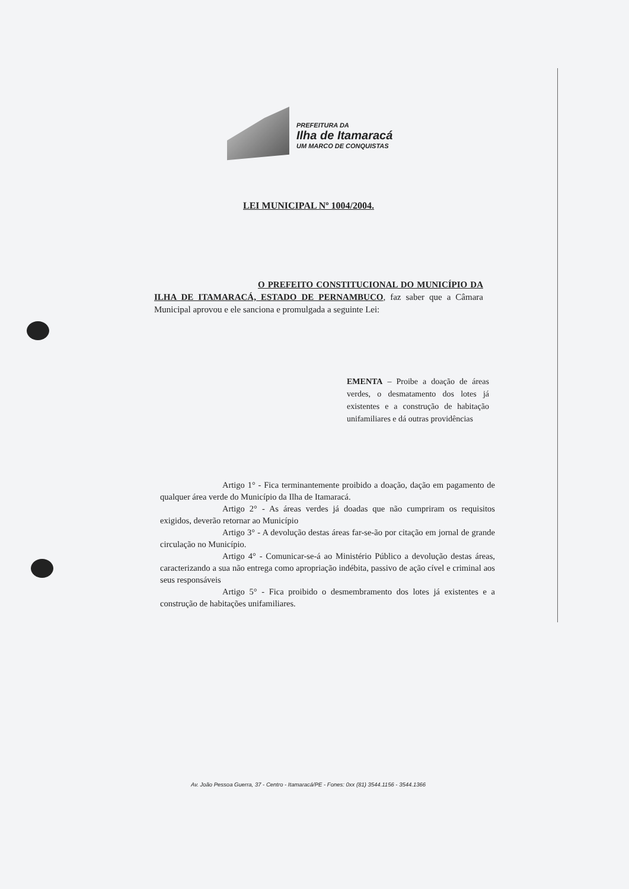PREFEITURA DA
Ilha de Itamaracá
UM MARCO DE CONQUISTAS
LEI MUNICIPAL Nº 1004/2004.
O PREFEITO CONSTITUCIONAL DO MUNICÍPIO DA ILHA DE ITAMARACÁ, ESTADO DE PERNAMBUCO, faz saber que a Câmara Municipal aprovou e ele sanciona e promulgada a seguinte Lei:
EMENTA – Proibe a doação de áreas verdes, o desmatamento dos lotes já existentes e a construção de habitação unifamiliares e dá outras providências
Artigo 1° - Fica terminantemente proibido a doação, dação em pagamento de qualquer área verde do Município da Ilha de Itamaracá.
Artigo 2° - As áreas verdes já doadas que não cumpriram os requisitos exigidos, deverão retornar ao Município
Artigo 3° - A devolução destas áreas far-se-ão por citação em jornal de grande circulação no Município.
Artigo 4° - Comunicar-se-á ao Ministério Público a devolução destas áreas, caracterizando a sua não entrega como apropriação indébita, passivo de ação cível e criminal aos seus responsáveis
Artigo 5° - Fica proibido o desmembramento dos lotes já existentes e a construção de habitações unifamiliares.
Av. João Pessoa Guerra, 37 - Centro - Itamaracá/PE - Fones: 0xx (81) 3544.1156 - 3544.1366